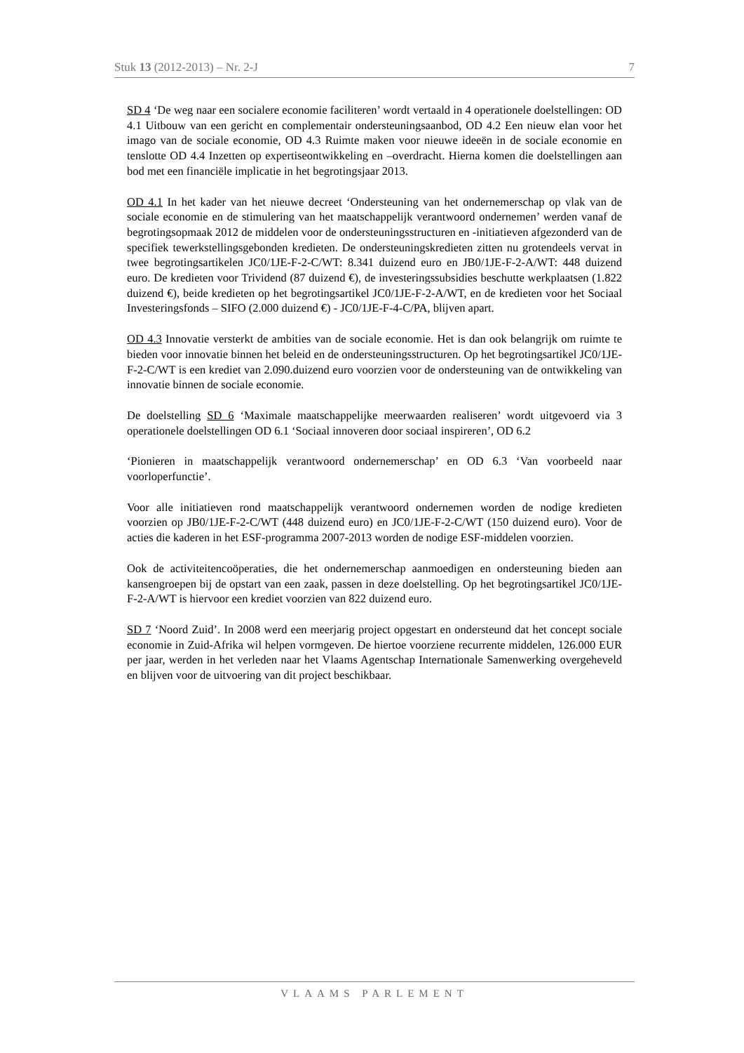Stuk 13 (2012-2013) – Nr. 2-J 7
SD 4 ‘De weg naar een socialere economie faciliteren’ wordt vertaald in 4 operationele doelstellingen: OD 4.1 Uitbouw van een gericht en complementair ondersteuningsaanbod, OD 4.2 Een nieuw elan voor het imago van de sociale economie, OD 4.3 Ruimte maken voor nieuwe ideeën in de sociale economie en tenslotte OD 4.4 Inzetten op expertiseontwikkeling en –overdracht. Hierna komen die doelstellingen aan bod met een financiële implicatie in het begrotingsjaar 2013.
OD 4.1 In het kader van het nieuwe decreet ‘Ondersteuning van het ondernemerschap op vlak van de sociale economie en de stimulering van het maatschappelijk verantwoord ondernemen’ werden vanaf de begrotingsopmaak 2012 de middelen voor de ondersteuningsstructuren en -initiatieven afgezonderd van de specifiek tewerkstellingsgebonden kredieten. De ondersteuningskredieten zitten nu grotendeels vervat in twee begrotingsartikelen JC0/1JE-F-2-C/WT: 8.341 duizend euro en JB0/1JE-F-2-A/WT: 448 duizend euro. De kredieten voor Trividend (87 duizend €), de investeringssubsidies beschutte werkplaatsen (1.822 duizend €), beide kredieten op het begrotingsartikel JC0/1JE-F-2-A/WT, en de kredieten voor het Sociaal Investeringsfonds – SIFO (2.000 duizend €) - JC0/1JE-F-4-C/PA, blijven apart.
OD 4.3 Innovatie versterkt de ambities van de sociale economie. Het is dan ook belangrijk om ruimte te bieden voor innovatie binnen het beleid en de ondersteuningsstructuren. Op het begrotingsartikel JC0/1JE-F-2-C/WT is een krediet van 2.090.duizend euro voorzien voor de ondersteuning van de ontwikkeling van innovatie binnen de sociale economie.
De doelstelling SD 6 ‘Maximale maatschappelijke meerwaarden realiseren’ wordt uitgevoerd via 3 operationele doelstellingen OD 6.1 ‘Sociaal innoveren door sociaal inspireren’, OD 6.2
‘Pionieren in maatschappelijk verantwoord ondernemerschap’ en OD 6.3 ‘Van voorbeeld naar voorloperfunctie’.
Voor alle initiatieven rond maatschappelijk verantwoord ondernemen worden de nodige kredieten voorzien op JB0/1JE-F-2-C/WT (448 duizend euro) en JC0/1JE-F-2-C/WT (150 duizend euro). Voor de acties die kaderen in het ESF-programma 2007-2013 worden de nodige ESF-middelen voorzien.
Ook de activiteitencoöperaties, die het ondernemerschap aanmoedigen en ondersteuning bieden aan kansengroepen bij de opstart van een zaak, passen in deze doelstelling. Op het begrotingsartikel JC0/1JE-F-2-A/WT is hiervoor een krediet voorzien van 822 duizend euro.
SD 7 ‘Noord Zuid’. In 2008 werd een meerjarig project opgestart en ondersteund dat het concept sociale economie in Zuid-Afrika wil helpen vormgeven. De hiertoe voorziene recurrente middelen, 126.000 EUR per jaar, werden in het verleden naar het Vlaams Agentschap Internationale Samenwerking overgeheveld en blijven voor de uitvoering van dit project beschikbaar.
VLAAMS PARLEMENT